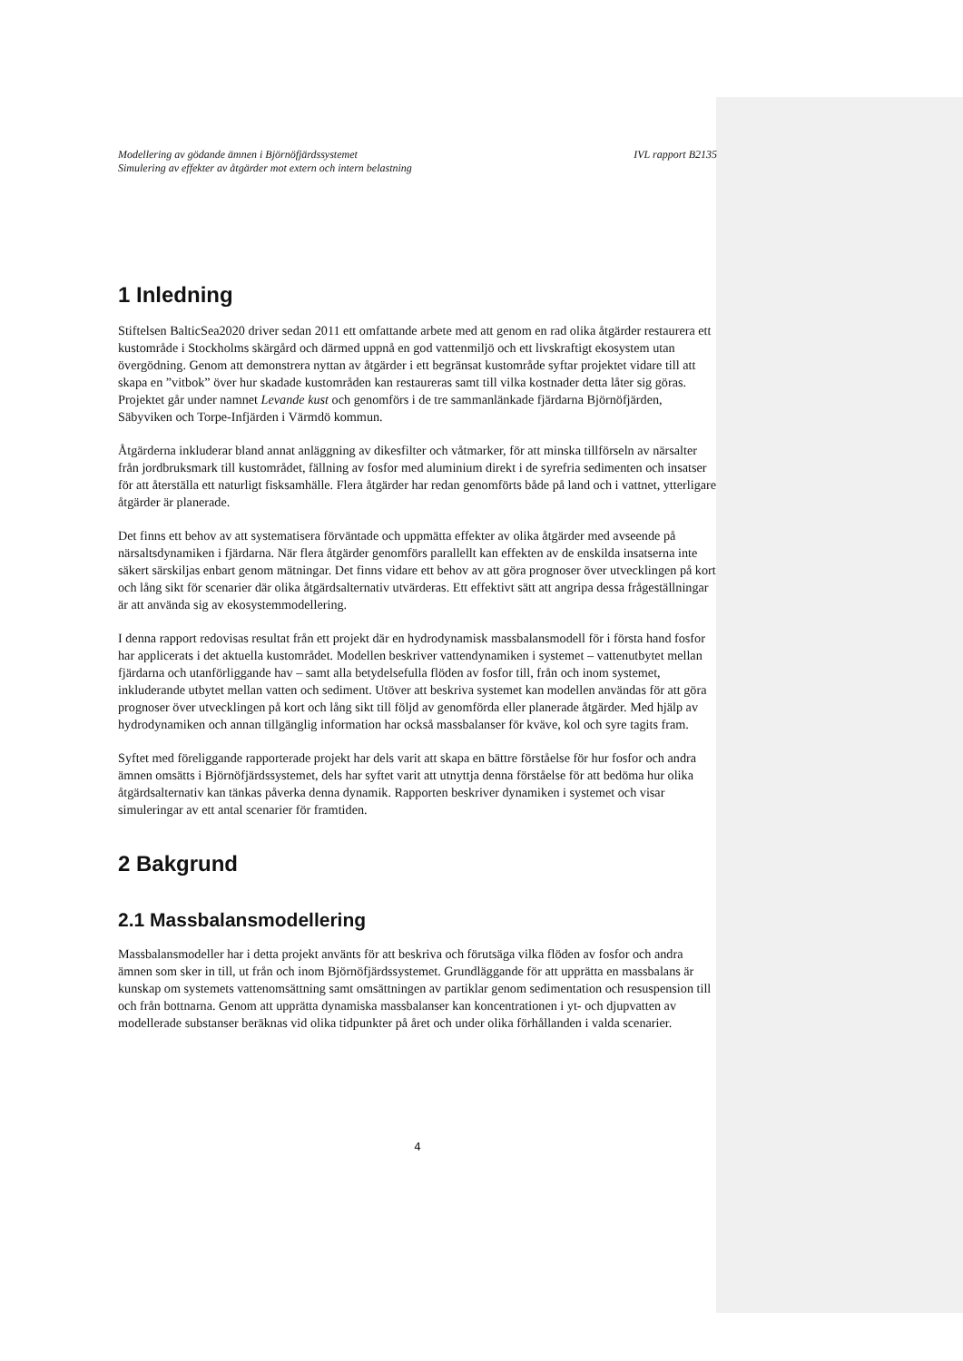Modellering av gödande ämnen i Björnöfjärdssystemet
Simulering av effekter av åtgärder mot extern och intern belastning IVL rapport B2135
1 Inledning
Stiftelsen BalticSea2020 driver sedan 2011 ett omfattande arbete med att genom en rad olika åtgärder restaurera ett kustområde i Stockholms skärgård och därmed uppnå en god vattenmiljö och ett livskraftigt ekosystem utan övergödning. Genom att demonstrera nyttan av åtgärder i ett begränsat kustområde syftar projektet vidare till att skapa en ”vitbok” över hur skadade kustområden kan restaureras samt till vilka kostnader detta låter sig göras. Projektet går under namnet Levande kust och genomförs i de tre sammanlänkade fjärdarna Björnöfjärden, Säbyviken och Torpe-Infjärden i Värmdö kommun.
Åtgärderna inkluderar bland annat anläggning av dikesfilter och våtmarker, för att minska tillförseln av närsalter från jordbruksmark till kustområdet, fällning av fosfor med aluminium direkt i de syrefria sedimenten och insatser för att återställa ett naturligt fisksamhälle. Flera åtgärder har redan genomförts både på land och i vattnet, ytterligare åtgärder är planerade.
Det finns ett behov av att systematisera förväntade och uppmätta effekter av olika åtgärder med avseende på närsaltsdynamiken i fjärdarna. När flera åtgärder genomförs parallellt kan effekten av de enskilda insatserna inte säkert särskiljas enbart genom mätningar. Det finns vidare ett behov av att göra prognoser över utvecklingen på kort och lång sikt för scenarier där olika åtgärdsalternativ utvärderas. Ett effektivt sätt att angripa dessa frågeställningar är att använda sig av ekosystemmodellering.
I denna rapport redovisas resultat från ett projekt där en hydrodynamisk massbalansmodell för i första hand fosfor har applicerats i det aktuella kustområdet. Modellen beskriver vattendynamiken i systemet – vattenutbytet mellan fjärdarna och utanförliggande hav – samt alla betydelsefulla flöden av fosfor till, från och inom systemet, inkluderande utbytet mellan vatten och sediment. Utöver att beskriva systemet kan modellen användas för att göra prognoser över utvecklingen på kort och lång sikt till följd av genomförda eller planerade åtgärder. Med hjälp av hydrodynamiken och annan tillgänglig information har också massbalanser för kväve, kol och syre tagits fram.
Syftet med föreliggande rapporterade projekt har dels varit att skapa en bättre förståelse för hur fosfor och andra ämnen omsätts i Björnöfjärdssystemet, dels har syftet varit att utnyttja denna förståelse för att bedöma hur olika åtgärdsalternativ kan tänkas påverka denna dynamik. Rapporten beskriver dynamiken i systemet och visar simuleringar av ett antal scenarier för framtiden.
2 Bakgrund
2.1 Massbalansmodellering
Massbalansmodeller har i detta projekt använts för att beskriva och förutsäga vilka flöden av fosfor och andra ämnen som sker in till, ut från och inom Björnöfjärdssystemet. Grundläggande för att upprätta en massbalans är kunskap om systemets vattenomsättning samt omsättningen av partiklar genom sedimentation och resuspension till och från bottnarna. Genom att upprätta dynamiska massbalanser kan koncentrationen i yt- och djupvatten av modellerade substanser beräknas vid olika tidpunkter på året och under olika förhållanden i valda scenarier.
4